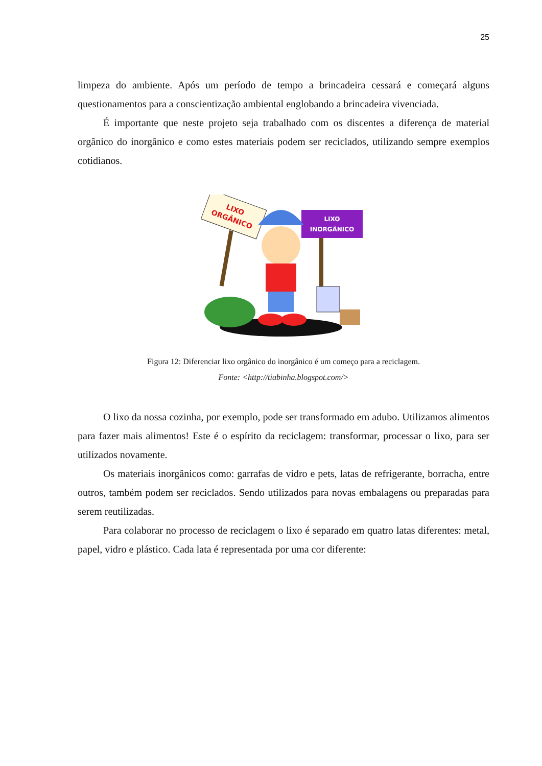25
limpeza do ambiente. Após um período de tempo a brincadeira cessará e começará alguns questionamentos para a conscientização ambiental englobando a brincadeira vivenciada.
É importante que neste projeto seja trabalhado com os discentes a diferença de material orgânico do inorgânico e como estes materiais podem ser reciclados, utilizando sempre exemplos cotidianos.
LIXO
ORGÂNICO
LIXO
INORGÂNICO
Figura 12: Diferenciar lixo orgânico do inorgânico é um começo para a reciclagem.
Fonte: <http://tiabinha.blogspot.com/>
O lixo da nossa cozinha, por exemplo, pode ser transformado em adubo. Utilizamos alimentos para fazer mais alimentos! Este é o espírito da reciclagem: transformar, processar o lixo, para ser utilizados novamente.
Os materiais inorgânicos como: garrafas de vidro e pets, latas de refrigerante, borracha, entre outros, também podem ser reciclados. Sendo utilizados para novas embalagens ou preparadas para serem reutilizadas.
Para colaborar no processo de reciclagem o lixo é separado em quatro latas diferentes: metal, papel, vidro e plástico. Cada lata é representada por uma cor diferente: